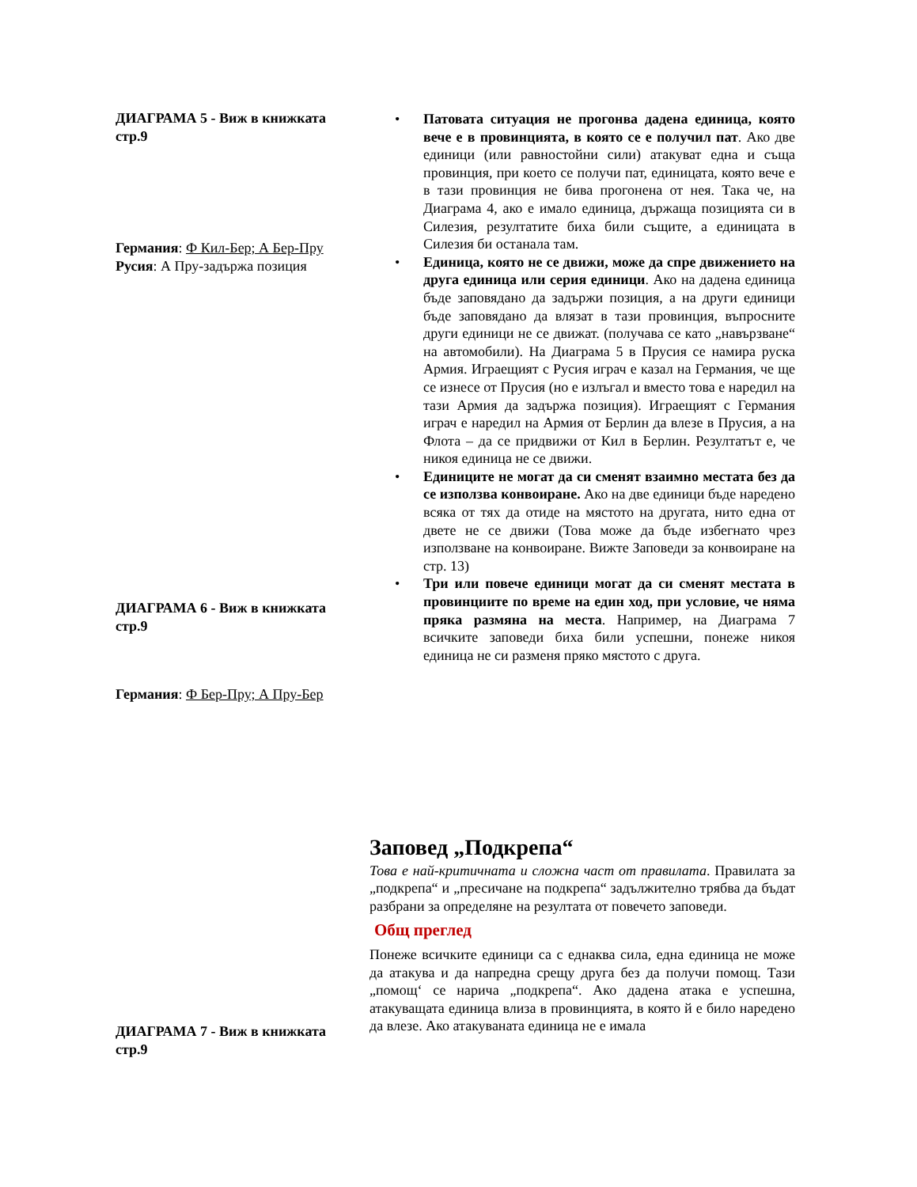ДИАГРАМА 5 - Виж в книжката стр.9
Германия: Ф Кил-Бер; А Бер-Пру
Русия: А Пру-задържа позиция
ДИАГРАМА 6 - Виж в книжката стр.9
Германия: Ф Бер-Пру; А Пру-Бер
ДИАГРАМА 7 - Виж в книжката стр.9
• Патовата ситуация не прогонва дадена единица, която вече е в провинцията, в която се е получил пат. Ако две единици (или равностойни сили) атакуват една и съща провинция, при което се получи пат, единицата, която вече е в тази провинция не бива прогонена от нея. Така че, на Диаграма 4, ако е имало единица, държаща позицията си в Силезия, резултатите биха били същите, а единицата в Силезия би останала там.
• Единица, която не се движи, може да спре движението на друга единица или серия единици. Ако на дадена единица бъде заповядано да задържи позиция, а на други единици бъде заповядано да влязат в тази провинция, въпросните други единици не се движат. (получава се като „навързване“ на автомобили). На Диаграма 5 в Прусия се намира руска Армия. Играещият с Русия играч е казал на Германия, че ще се изнесе от Прусия (но е излъгал и вместо това е наредил на тази Армия да задържа позиция). Играещият с Германия играч е наредил на Армия от Берлин да влезе в Прусия, а на Флота – да се придвижи от Кил в Берлин. Резултатът е, че никоя единица не се движи.
• Единиците не могат да си сменят взаимно местата без да се използва конвоиране. Ако на две единици бъде наредено всяка от тях да отиде на мястото на другата, нито една от двете не се движи (Това може да бъде избегнато чрез използване на конвоиране. Вижте Заповеди за конвоиране на стр. 13)
• Три или повече единици могат да си сменят местата в провинциите по време на един ход, при условие, че няма пряка размяна на места. Например, на Диаграма 7 всичките заповеди биха били успешни, понеже никоя единица не си разменя пряко мястото с друга.
Заповед „Подкрепа“
Това е най-критичната и сложна част от правилата. Правилата за „подкрепа“ и „пресичане на подкрепа“ задължително трябва да бъдат разбрани за определяне на резултата от повечето заповеди.
Общ преглед
Понеже всичките единици са с еднаква сила, една единица не може да атакува и да напредна срещу друга без да получи помощ. Тази „помощ‘ се нарича „подкрепа“. Ако дадена атака е успешна, атакуващата единица влиза в провинцията, в която й е било наредено да влезе. Ако атакуваната единица не е имала